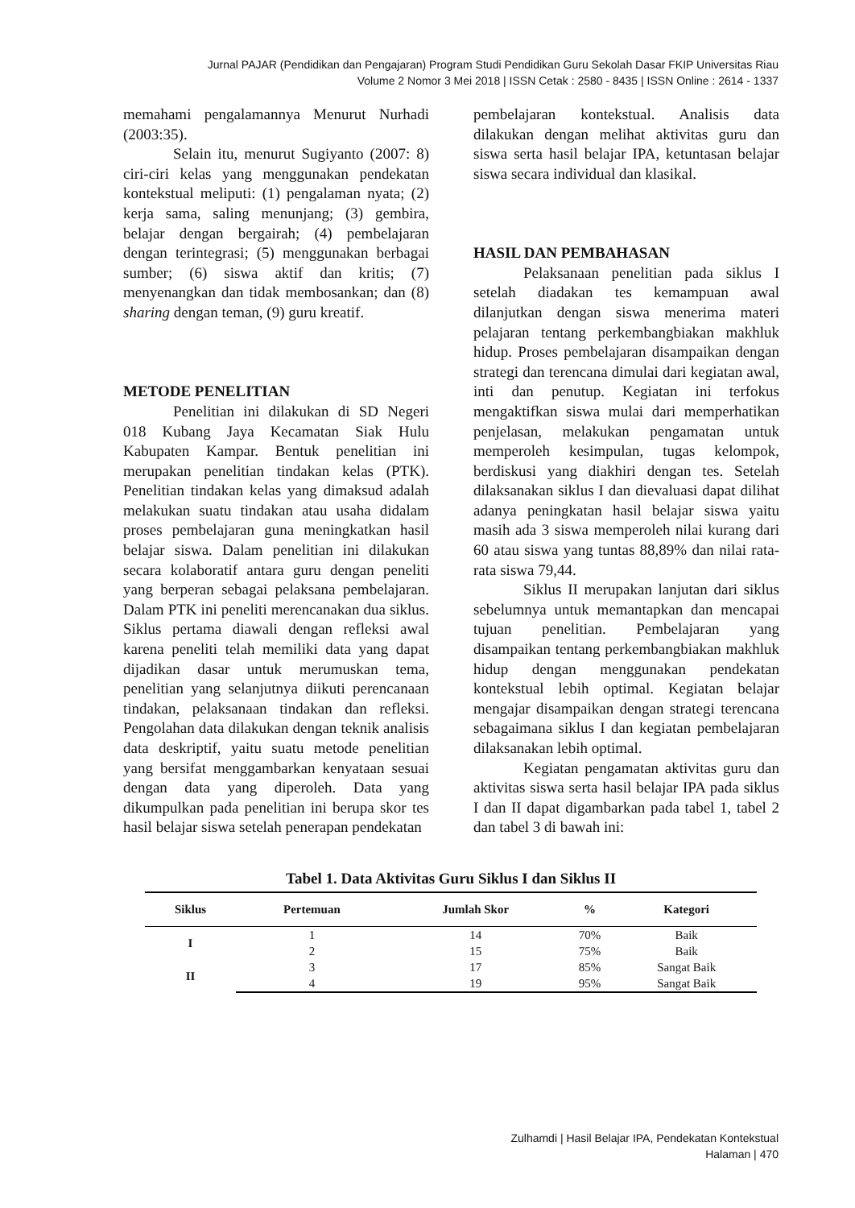Jurnal PAJAR (Pendidikan dan Pengajaran) Program Studi Pendidikan Guru Sekolah Dasar FKIP Universitas Riau
Volume 2 Nomor 3 Mei 2018 | ISSN Cetak : 2580 - 8435 | ISSN Online : 2614 - 1337
memahami pengalamannya Menurut Nurhadi (2003:35).
Selain itu, menurut Sugiyanto (2007: 8) ciri-ciri kelas yang menggunakan pendekatan kontekstual meliputi: (1) pengalaman nyata; (2) kerja sama, saling menunjang; (3) gembira, belajar dengan bergairah; (4) pembelajaran dengan terintegrasi; (5) menggunakan berbagai sumber; (6) siswa aktif dan kritis; (7) menyenangkan dan tidak membosankan; dan (8) sharing dengan teman, (9) guru kreatif.
METODE PENELITIAN
Penelitian ini dilakukan di SD Negeri 018 Kubang Jaya Kecamatan Siak Hulu Kabupaten Kampar. Bentuk penelitian ini merupakan penelitian tindakan kelas (PTK). Penelitian tindakan kelas yang dimaksud adalah melakukan suatu tindakan atau usaha didalam proses pembelajaran guna meningkatkan hasil belajar siswa. Dalam penelitian ini dilakukan secara kolaboratif antara guru dengan peneliti yang berperan sebagai pelaksana pembelajaran. Dalam PTK ini peneliti merencanakan dua siklus. Siklus pertama diawali dengan refleksi awal karena peneliti telah memiliki data yang dapat dijadikan dasar untuk merumuskan tema, penelitian yang selanjutnya diikuti perencanaan tindakan, pelaksanaan tindakan dan refleksi. Pengolahan data dilakukan dengan teknik analisis data deskriptif, yaitu suatu metode penelitian yang bersifat menggambarkan kenyataan sesuai dengan data yang diperoleh. Data yang dikumpulkan pada penelitian ini berupa skor tes hasil belajar siswa setelah penerapan pendekatan
pembelajaran kontekstual. Analisis data dilakukan dengan melihat aktivitas guru dan siswa serta hasil belajar IPA, ketuntasan belajar siswa secara individual dan klasikal.
HASIL DAN PEMBAHASAN
Pelaksanaan penelitian pada siklus I setelah diadakan tes kemampuan awal dilanjutkan dengan siswa menerima materi pelajaran tentang perkembangbiakan makhluk hidup. Proses pembelajaran disampaikan dengan strategi dan terencana dimulai dari kegiatan awal, inti dan penutup. Kegiatan ini terfokus mengaktifkan siswa mulai dari memperhatikan penjelasan, melakukan pengamatan untuk memperoleh kesimpulan, tugas kelompok, berdiskusi yang diakhiri dengan tes. Setelah dilaksanakan siklus I dan dievaluasi dapat dilihat adanya peningkatan hasil belajar siswa yaitu masih ada 3 siswa memperoleh nilai kurang dari 60 atau siswa yang tuntas 88,89% dan nilai rata-rata siswa 79,44.
Siklus II merupakan lanjutan dari siklus sebelumnya untuk memantapkan dan mencapai tujuan penelitian. Pembelajaran yang disampaikan tentang perkembangbiakan makhluk hidup dengan menggunakan pendekatan kontekstual lebih optimal. Kegiatan belajar mengajar disampaikan dengan strategi terencana sebagaimana siklus I dan kegiatan pembelajaran dilaksanakan lebih optimal.
Kegiatan pengamatan aktivitas guru dan aktivitas siswa serta hasil belajar IPA pada siklus I dan II dapat digambarkan pada tabel 1, tabel 2 dan tabel 3 di bawah ini:
Tabel 1. Data Aktivitas Guru Siklus I dan Siklus II
| Siklus | Pertemuan | Jumlah Skor | % | Kategori |
| --- | --- | --- | --- | --- |
| I | 1 | 14 | 70% | Baik |
| | 2 | 15 | 75% | Baik |
| II | 3 | 17 | 85% | Sangat Baik |
| | 4 | 19 | 95% | Sangat Baik |
Zulhamdi | Hasil Belajar IPA, Pendekatan Kontekstual
Halaman | 470